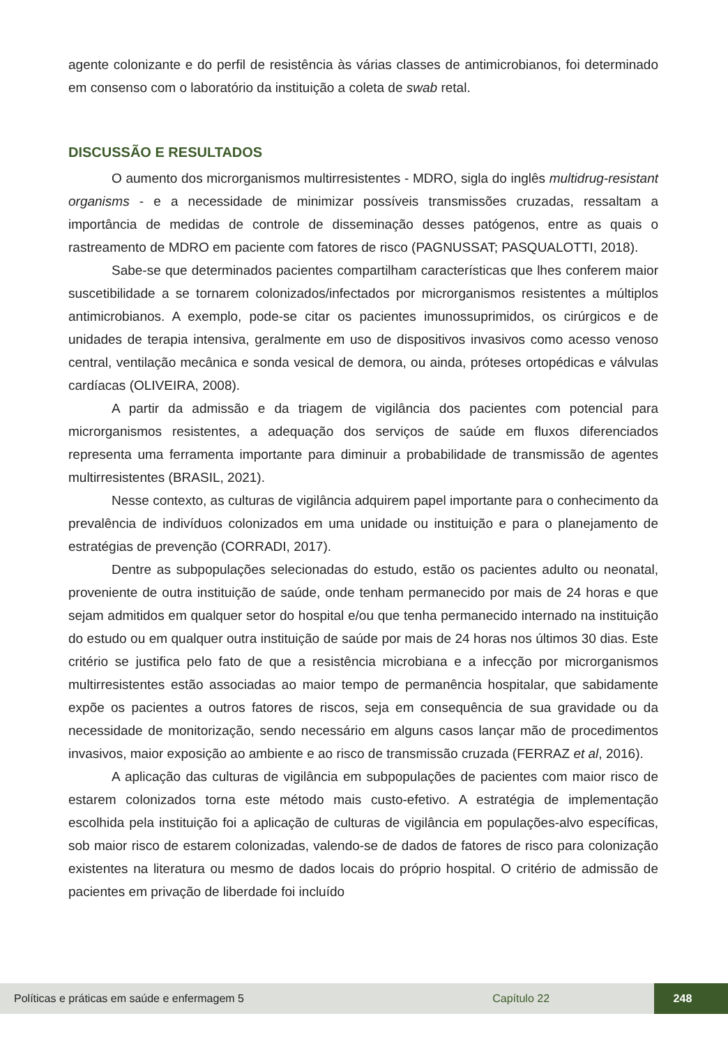agente colonizante e do perfil de resistência às várias classes de antimicrobianos, foi determinado em consenso com o laboratório da instituição a coleta de swab retal.
DISCUSSÃO E RESULTADOS
O aumento dos microrganismos multirresistentes - MDRO, sigla do inglês multidrug-resistant organisms - e a necessidade de minimizar possíveis transmissões cruzadas, ressaltam a importância de medidas de controle de disseminação desses patógenos, entre as quais o rastreamento de MDRO em paciente com fatores de risco (PAGNUSSAT; PASQUALOTTI, 2018).
Sabe-se que determinados pacientes compartilham características que lhes conferem maior suscetibilidade a se tornarem colonizados/infectados por microrganismos resistentes a múltiplos antimicrobianos. A exemplo, pode-se citar os pacientes imunossuprimidos, os cirúrgicos e de unidades de terapia intensiva, geralmente em uso de dispositivos invasivos como acesso venoso central, ventilação mecânica e sonda vesical de demora, ou ainda, próteses ortopédicas e válvulas cardíacas (OLIVEIRA, 2008).
A partir da admissão e da triagem de vigilância dos pacientes com potencial para microrganismos resistentes, a adequação dos serviços de saúde em fluxos diferenciados representa uma ferramenta importante para diminuir a probabilidade de transmissão de agentes multirresistentes (BRASIL, 2021).
Nesse contexto, as culturas de vigilância adquirem papel importante para o conhecimento da prevalência de indivíduos colonizados em uma unidade ou instituição e para o planejamento de estratégias de prevenção (CORRADI, 2017).
Dentre as subpopulações selecionadas do estudo, estão os pacientes adulto ou neonatal, proveniente de outra instituição de saúde, onde tenham permanecido por mais de 24 horas e que sejam admitidos em qualquer setor do hospital e/ou que tenha permanecido internado na instituição do estudo ou em qualquer outra instituição de saúde por mais de 24 horas nos últimos 30 dias. Este critério se justifica pelo fato de que a resistência microbiana e a infecção por microrganismos multirresistentes estão associadas ao maior tempo de permanência hospitalar, que sabidamente expõe os pacientes a outros fatores de riscos, seja em consequência de sua gravidade ou da necessidade de monitorização, sendo necessário em alguns casos lançar mão de procedimentos invasivos, maior exposição ao ambiente e ao risco de transmissão cruzada (FERRAZ et al, 2016).
A aplicação das culturas de vigilância em subpopulações de pacientes com maior risco de estarem colonizados torna este método mais custo-efetivo. A estratégia de implementação escolhida pela instituição foi a aplicação de culturas de vigilância em populações-alvo específicas, sob maior risco de estarem colonizadas, valendo-se de dados de fatores de risco para colonização existentes na literatura ou mesmo de dados locais do próprio hospital. O critério de admissão de pacientes em privação de liberdade foi incluído
Políticas e práticas em saúde e enfermagem 5 Capítulo 22 248